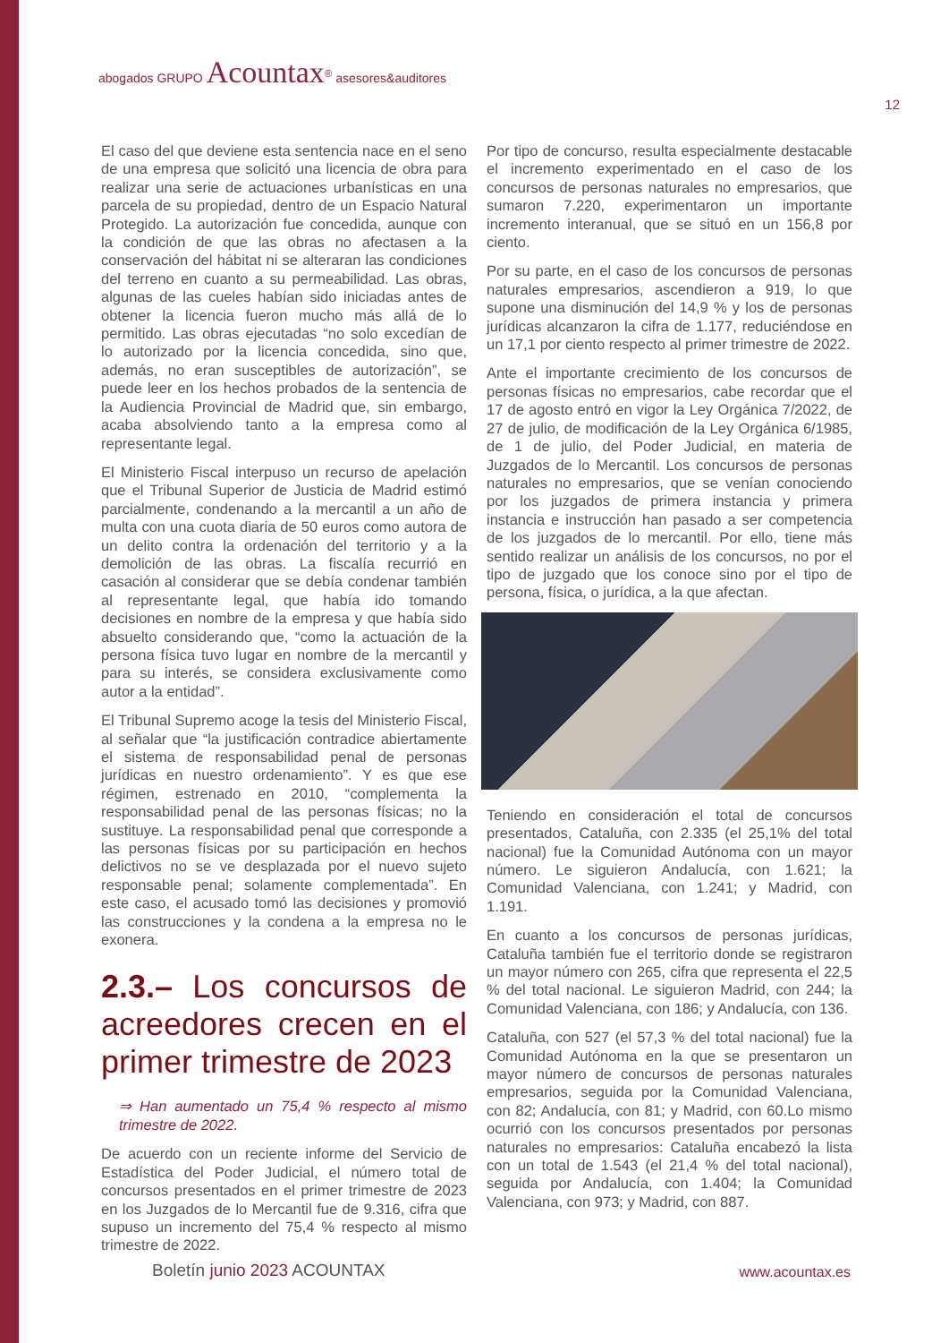abogados GRUPO Acountax<sup>®</sup> asesores&auditores
12
El caso del que deviene esta sentencia nace en el seno de una empresa que solicitó una licencia de obra para realizar una serie de actuaciones urbanísticas en una parcela de su propiedad, dentro de un Espacio Natural Protegido. La autorización fue concedida, aunque con la condición de que las obras no afectasen a la conservación del hábitat ni se alteraran las condiciones del terreno en cuanto a su permeabilidad. Las obras, algunas de las cueles habían sido iniciadas antes de obtener la licencia fueron mucho más allá de lo permitido. Las obras ejecutadas “no solo excedían de lo autorizado por la licencia concedida, sino que, además, no eran susceptibles de autorización”, se puede leer en los hechos probados de la sentencia de la Audiencia Provincial de Madrid que, sin embargo, acaba absolviendo tanto a la empresa como al representante legal.
El Ministerio Fiscal interpuso un recurso de apelación que el Tribunal Superior de Justicia de Madrid estimó parcialmente, condenando a la mercantil a un año de multa con una cuota diaria de 50 euros como autora de un delito contra la ordenación del territorio y a la demolición de las obras. La fiscalía recurrió en casación al considerar que se debía condenar también al representante legal, que había ido tomando decisiones en nombre de la empresa y que había sido absuelto considerando que, “como la actuación de la persona física tuvo lugar en nombre de la mercantil y para su interés, se considera exclusivamente como autor a la entidad”.
El Tribunal Supremo acoge la tesis del Ministerio Fiscal, al señalar que “la justificación contradice abiertamente el sistema de responsabilidad penal de personas jurídicas en nuestro ordenamiento”. Y es que ese régimen, estrenado en 2010, “complementa la responsabilidad penal de las personas físicas; no la sustituye. La responsabilidad penal que corresponde a las personas físicas por su participación en hechos delictivos no se ve desplazada por el nuevo sujeto responsable penal; solamente complementada”. En este caso, el acusado tomó las decisiones y promovió las construcciones y la condena a la empresa no le exonera.
2.3.– Los concursos de acreedores crecen en el primer trimestre de 2023
⇒ Han aumentado un 75,4 % respecto al mismo trimestre de 2022.
De acuerdo con un reciente informe del Servicio de Estadística del Poder Judicial, el número total de concursos presentados en el primer trimestre de 2023 en los Juzgados de lo Mercantil fue de 9.316, cifra que supuso un incremento del 75,4 % respecto al mismo trimestre de 2022.
Por tipo de concurso, resulta especialmente destacable el incremento experimentado en el caso de los concursos de personas naturales no empresarios, que sumaron 7.220, experimentaron un importante incremento interanual, que se situó en un 156,8 por ciento.
Por su parte, en el caso de los concursos de personas naturales empresarios, ascendieron a 919, lo que supone una disminución del 14,9 % y los de personas jurídicas alcanzaron la cifra de 1.177, reduciéndose en un 17,1 por ciento respecto al primer trimestre de 2022.
Ante el importante crecimiento de los concursos de personas físicas no empresarios, cabe recordar que el 17 de agosto entró en vigor la Ley Orgánica 7/2022, de 27 de julio, de modificación de la Ley Orgánica 6/1985, de 1 de julio, del Poder Judicial, en materia de Juzgados de lo Mercantil. Los concursos de personas naturales no empresarios, que se venían conociendo por los juzgados de primera instancia y primera instancia e instrucción han pasado a ser competencia de los juzgados de lo mercantil. Por ello, tiene más sentido realizar un análisis de los concursos, no por el tipo de juzgado que los conoce sino por el tipo de persona, física, o jurídica, a la que afectan.
Teniendo en consideración el total de concursos presentados, Cataluña, con 2.335 (el 25,1% del total nacional) fue la Comunidad Autónoma con un mayor número. Le siguieron Andalucía, con 1.621; la Comunidad Valenciana, con 1.241; y Madrid, con 1.191.
En cuanto a los concursos de personas jurídicas, Cataluña también fue el territorio donde se registraron un mayor número con 265, cifra que representa el 22,5 % del total nacional. Le siguieron Madrid, con 244; la Comunidad Valenciana, con 186; y Andalucía, con 136.
Cataluña, con 527 (el 57,3 % del total nacional) fue la Comunidad Autónoma en la que se presentaron un mayor número de concursos de personas naturales empresarios, seguida por la Comunidad Valenciana, con 82; Andalucía, con 81; y Madrid, con 60.Lo mismo ocurrió con los concursos presentados por personas naturales no empresarios: Cataluña encabezó la lista con un total de 1.543 (el 21,4 % del total nacional), seguida por Andalucía, con 1.404; la Comunidad Valenciana, con 973; y Madrid, con 887.
Boletín junio 2023 ACOUNTAX www.acountax.es